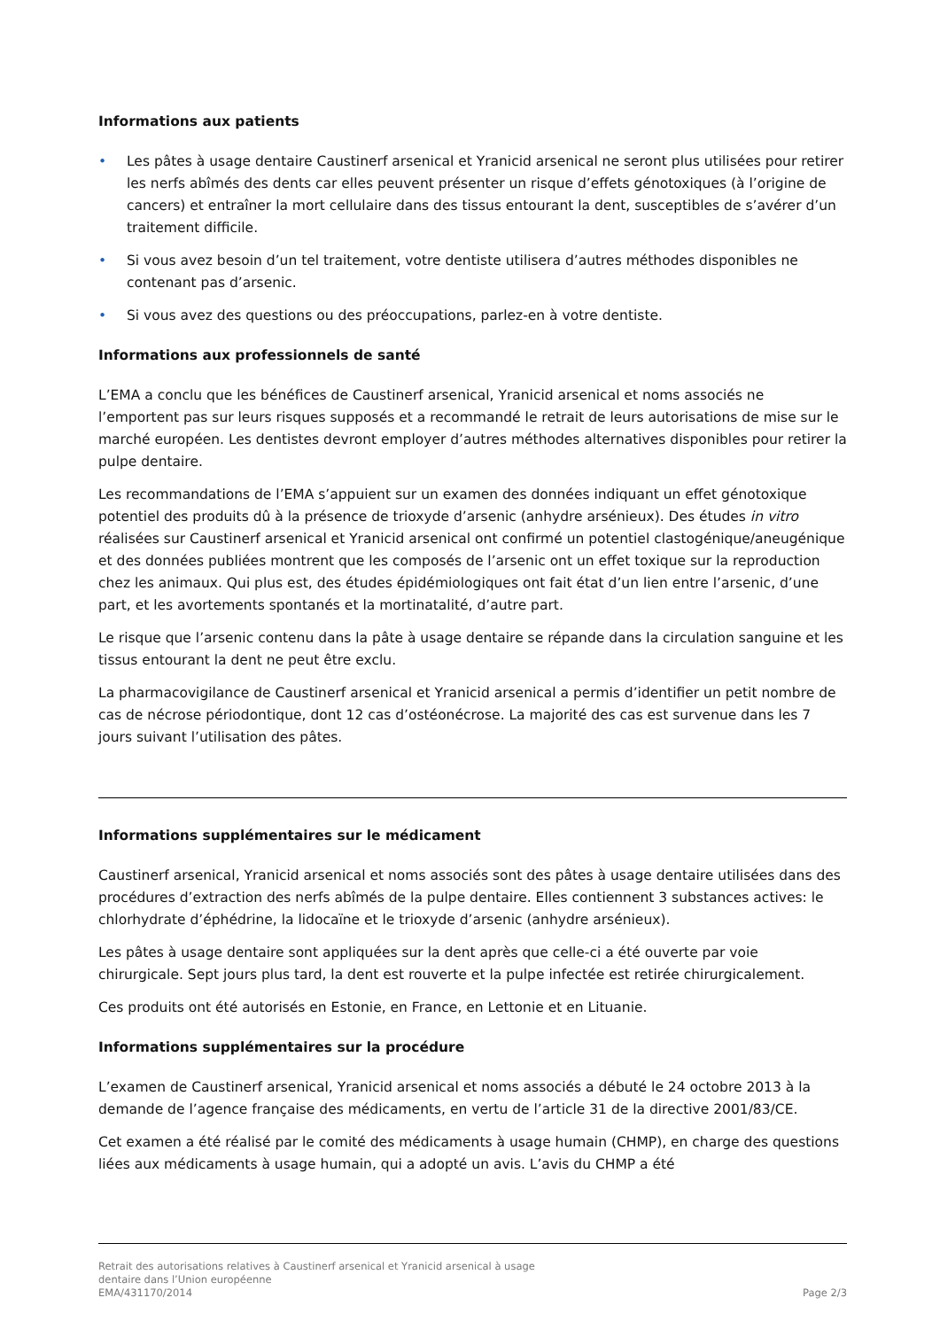Informations aux patients
• Les pâtes à usage dentaire Caustinerf arsenical et Yranicid arsenical ne seront plus utilisées pour retirer les nerfs abîmés des dents car elles peuvent présenter un risque d’effets génotoxiques (à l’origine de cancers) et entraîner la mort cellulaire dans des tissus entourant la dent, susceptibles de s’avérer d’un traitement difficile.
• Si vous avez besoin d’un tel traitement, votre dentiste utilisera d’autres méthodes disponibles ne contenant pas d’arsenic.
• Si vous avez des questions ou des préoccupations, parlez-en à votre dentiste.
Informations aux professionnels de santé
L’EMA a conclu que les bénéfices de Caustinerf arsenical, Yranicid arsenical et noms associés ne l’emportent pas sur leurs risques supposés et a recommandé le retrait de leurs autorisations de mise sur le marché européen. Les dentistes devront employer d’autres méthodes alternatives disponibles pour retirer la pulpe dentaire.
Les recommandations de l’EMA s’appuient sur un examen des données indiquant un effet génotoxique potentiel des produits dû à la présence de trioxyde d’arsenic (anhydre arsénieux). Des études in vitro réalisées sur Caustinerf arsenical et Yranicid arsenical ont confirmé un potentiel clastogénique/aneugénique et des données publiées montrent que les composés de l’arsenic ont un effet toxique sur la reproduction chez les animaux. Qui plus est, des études épidémiologiques ont fait état d’un lien entre l’arsenic, d’une part, et les avortements spontanés et la mortinatalité, d’autre part.
Le risque que l’arsenic contenu dans la pâte à usage dentaire se répande dans la circulation sanguine et les tissus entourant la dent ne peut être exclu.
La pharmacovigilance de Caustinerf arsenical et Yranicid arsenical a permis d’identifier un petit nombre de cas de nécrose périodontique, dont 12 cas d’ostéonécrose. La majorité des cas est survenue dans les 7 jours suivant l’utilisation des pâtes.
Informations supplémentaires sur le médicament
Caustinerf arsenical, Yranicid arsenical et noms associés sont des pâtes à usage dentaire utilisées dans des procédures d’extraction des nerfs abîmés de la pulpe dentaire. Elles contiennent 3 substances actives: le chlorhydrate d’éphédrine, la lidocaïne et le trioxyde d’arsenic (anhydre arsénieux).
Les pâtes à usage dentaire sont appliquées sur la dent après que celle-ci a été ouverte par voie chirurgicale. Sept jours plus tard, la dent est rouverte et la pulpe infectée est retirée chirurgicalement.
Ces produits ont été autorisés en Estonie, en France, en Lettonie et en Lituanie.
Informations supplémentaires sur la procédure
L’examen de Caustinerf arsenical, Yranicid arsenical et noms associés a débuté le 24 octobre 2013 à la demande de l’agence française des médicaments, en vertu de l’article 31 de la directive 2001/83/CE.
Cet examen a été réalisé par le comité des médicaments à usage humain (CHMP), en charge des questions liées aux médicaments à usage humain, qui a adopté un avis. L’avis du CHMP a été
Retrait des autorisations relatives à Caustinerf arsenical et Yranicid arsenical à usage
dentaire dans l’Union européenne
EMA/431170/2014
Page 2/3